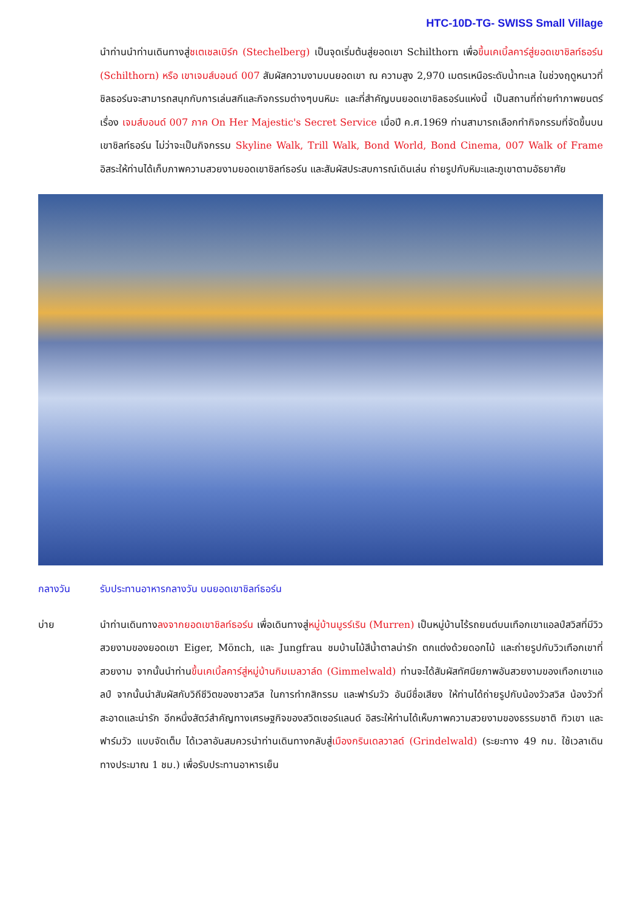HTC-10D-TG- SWISS Small Village
นำท่านนำท่านเดินทางสู่ชเตเชลเบิร์ก (Stechelberg) เป็นจุดเริ่มต้นสู่ยอดเขา Schilthorn เพื่อขึ้นเคเบิ้ลคาร์สู่ยอดเขาชิลท์ธอร์น (Schilthorn) หรือ เขาเจมส์บอนด์ 007 สัมผัสความงามบนยอดเขา ณ ความสูง 2,970 เมตรเหนือระดับน้ำทะเล ในช่วงฤดูหนาวที่ชิลธอร์นจะสามารถสนุกกับการเล่นสกีและกิจกรรมต่างๆบนหิมะ และที่สำคัญบนยอดเขาชิลธอร์นแห่งนี้ เป็นสถานที่ถ่ายทำภาพยนตร์เรื่อง เจมส์บอนด์ 007 ภาค On Her Majestic's Secret Service เมื่อปี ค.ศ.1969 ท่านสามารถเลือกทำกิจกรรมที่จัดขึ้นบนเขาชิลท์ธอร์น ไม่ว่าจะเป็นกิจกรรม Skyline Walk, Trill Walk, Bond World, Bond Cinema, 007 Walk of Frame อิสระให้ท่านได้เก็บภาพความสวยงามยอดเขาชิลท์ธอร์น และสัมผัสประสบการณ์เดินเล่น ถ่ายรูปกับหิมะและภูเขาตามอัธยาศัย
กลางวัน รับประทานอาหารกลางวัน บนยอดเขาชิลท์ธอร์น
บ่าย นำท่านเดินทางลงจากยอดเขาชิลท์ธอร์น เพื่อเดินทางสู่หมู่บ้านมูรร์เริน (Murren) เป็นหมู่บ้านไร้รถยนต์บนเทือกเขาแอลป์สวิสที่มีวิวสวยงามของยอดเขา Eiger, Mönch, และ Jungfrau ชมบ้านไม้สีน้ำตาลน่ารัก ตกแต่งด้วยดอกไม้ และถ่ายรูปกับวิวเทือกเขาที่สวยงาม จากนั้นนำท่านขึ้นเคเบิ้ลคาร์สู่หมู่บ้านกิมเมลวาล์ด (Gimmelwald) ท่านจะได้สัมผัสทัศนียภาพอันสวยงามของเทือกเขาแอลป์ จากนั้นนำสัมผัสกับวิถีชีวิตของชาวสวิส ในการทำกสิกรรม และฟาร์มวัว อันมีชื่อเสียง ให้ท่านได้ถ่ายรูปกับน้องวัวสวิส น้องวัวที่สะอาดและน่ารัก อีกหนึ่งสัตว์สำคัญทางเศรษฐกิจของสวิตเซอร์แลนด์ อิสระให้ท่านได้เห็บภาพความสวยงามของธรรมชาติ ทิวเขา และ ฟาร์มวัว แบบจัดเต็ม ได้เวลาอันสมควรนำท่านเดินทางกลับสู่เมืองกรินเดลวาลด์ (Grindelwald) (ระยะทาง 49 กม. ใช้เวลาเดินทางประมาณ 1 ชม.) เพื่อรับประทานอาหารเย็น